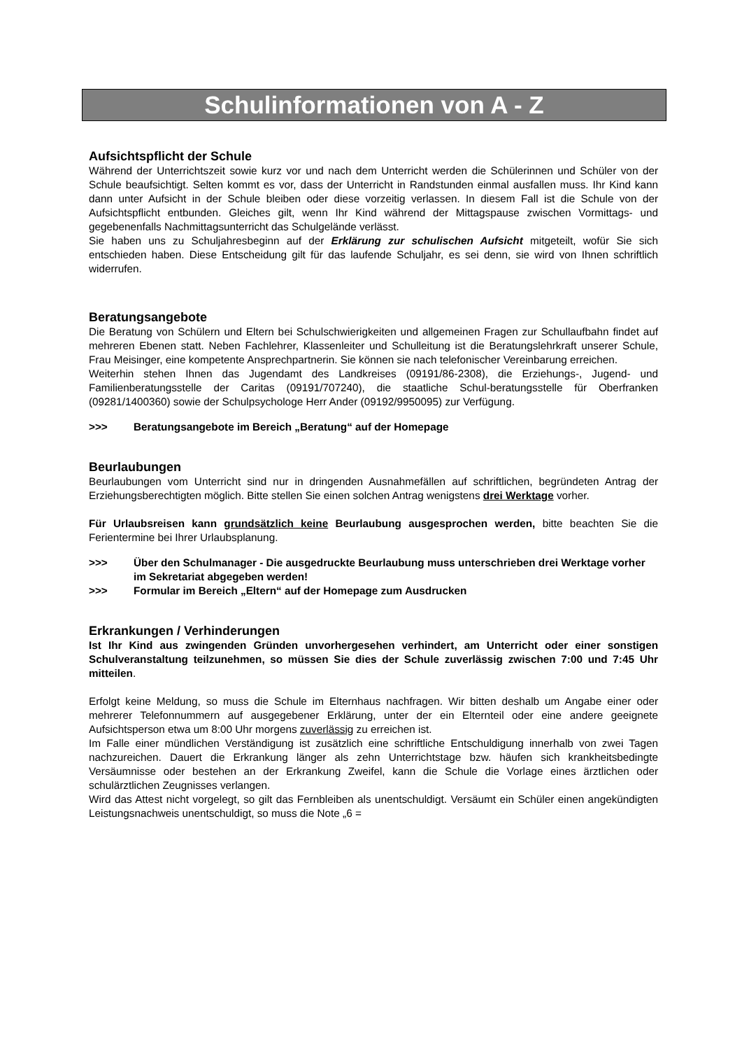Schulinformationen von A - Z
Aufsichtspflicht der Schule
Während der Unterrichtszeit sowie kurz vor und nach dem Unterricht werden die Schülerinnen und Schüler von der Schule beaufsichtigt. Selten kommt es vor, dass der Unterricht in Randstunden einmal ausfallen muss. Ihr Kind kann dann unter Aufsicht in der Schule bleiben oder diese vorzeitig verlassen. In diesem Fall ist die Schule von der Aufsichtspflicht entbunden. Gleiches gilt, wenn Ihr Kind während der Mittagspause zwischen Vormittags- und gegebenenfalls Nachmittagsunterricht das Schulgelände verlässt.
Sie haben uns zu Schuljahresbeginn auf der Erklärung zur schulischen Aufsicht mitgeteilt, wofür Sie sich entschieden haben. Diese Entscheidung gilt für das laufende Schuljahr, es sei denn, sie wird von Ihnen schriftlich widerrufen.
Beratungsangebote
Die Beratung von Schülern und Eltern bei Schulschwierigkeiten und allgemeinen Fragen zur Schullaufbahn findet auf mehreren Ebenen statt. Neben Fachlehrer, Klassenleiter und Schulleitung ist die Beratungslehrkraft unserer Schule, Frau Meisinger, eine kompetente Ansprechpartnerin. Sie können sie nach telefonischer Vereinbarung erreichen.
Weiterhin stehen Ihnen das Jugendamt des Landkreises (09191/86-2308), die Erziehungs-, Jugend- und Familienberatungsstelle der Caritas (09191/707240), die staatliche Schul-beratungsstelle für Oberfranken (09281/1400360) sowie der Schulpsychologe Herr Ander (09192/9950095) zur Verfügung.
>>> Beratungsangebote im Bereich „Beratung“ auf der Homepage
Beurlaubungen
Beurlaubungen vom Unterricht sind nur in dringenden Ausnahmefällen auf schriftlichen, begründeten Antrag der Erziehungsberechtigten möglich. Bitte stellen Sie einen solchen Antrag wenigstens drei Werktage vorher.
Für Urlaubsreisen kann grundsätzlich keine Beurlaubung ausgesprochen werden, bitte beachten Sie die Ferientermine bei Ihrer Urlaubsplanung.
>>> Über den Schulmanager - Die ausgedruckte Beurlaubung muss unterschrieben drei Werktage vorher im Sekretariat abgegeben werden!
>>> Formular im Bereich „Eltern“ auf der Homepage zum Ausdrucken
Erkrankungen / Verhinderungen
Ist Ihr Kind aus zwingenden Gründen unvorhergesehen verhindert, am Unterricht oder einer sonstigen Schulveranstaltung teilzunehmen, so müssen Sie dies der Schule zuverlässig zwischen 7:00 und 7:45 Uhr mitteilen.
Erfolgt keine Meldung, so muss die Schule im Elternhaus nachfragen. Wir bitten deshalb um Angabe einer oder mehrerer Telefonnummern auf ausgegebener Erklärung, unter der ein Elternteil oder eine andere geeignete Aufsichtsperson etwa um 8:00 Uhr morgens zuverlässig zu erreichen ist.
Im Falle einer mündlichen Verständigung ist zusätzlich eine schriftliche Entschuldigung innerhalb von zwei Tagen nachzureichen. Dauert die Erkrankung länger als zehn Unterrichtstage bzw. häufen sich krankheitsbedingte Versäumnisse oder bestehen an der Erkrankung Zweifel, kann die Schule die Vorlage eines ärztlichen oder schulärztlichen Zeugnisses verlangen.
Wird das Attest nicht vorgelegt, so gilt das Fernbleiben als unentschuldigt. Versäumt ein Schüler einen angekündigten Leistungsnachweis unentschuldigt, so muss die Note „6 =